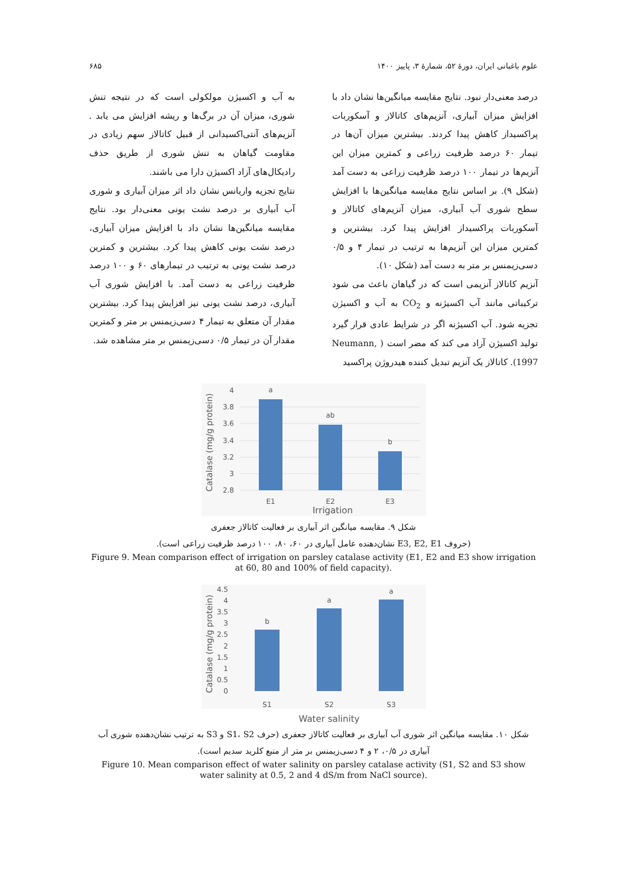علوم باغبانی ایران، دورهٔ ۵۲، شمارهٔ ۳، پاییز ۱۴۰۰ ۶۸۵
درصد معنی‌دار نبود. نتایج مقایسه میانگین‌ها نشان داد با افزایش میزان آبیاری، آنزیم‌های کاتالاز و آسکوربات پراکسیداز کاهش پیدا کردند. بیشترین میزان آن‌ها در تیمار ۶۰ درصد ظرفیت زراعی و کمترین میزان این آنزیم‌ها در تیمار ۱۰۰ درصد ظرفیت زراعی به دست آمد (شکل ۹). بر اساس نتایج مقایسه میانگین‌ها با افزایش سطح شوری آب آبیاری، میزان آنزیم‌های کاتالاز و آسکوربات پراکسیداز افزایش پیدا کرد. بیشترین و کمترین میزان این آنزیم‌ها به ترتیب در تیمار ۴ و ۰/۵ دسی‌زیمنس بر متر به دست آمد (شکل ۱۰).
آنزیم کاتالاز آنزیمی است که در گیاهان باعث می شود ترکیباتی مانند آب اکسیژنه و CO<sub>2</sub> به آب و اکسیژن تجزیه شود. آب اکسیژنه اگر در شرایط عادی قرار گیرد تولید اکسیژن آزاد می کند که مضر است ( Neumann, 1997). کاتالاز یک آنزیم تبدیل کننده هیدروژن پراکسید
به آب و اکسیژن مولکولی است که در نتیجه تنش شوری، میزان آن در برگ‌ها و ریشه افزایش می یابد . آنزیم‌های آنتی‌اکسیدانی از قبیل کاتالاز سهم زیادی در مقاومت گیاهان به تنش شوری از طریق حذف رادیکال‌های آزاد اکسیژن دارا می باشند.
نتایج تجزیه واریانس نشان داد اثر میزان آبیاری و شوری آب آبیاری بر درصد نشت یونی معنی‌دار بود. نتایج مقایسه میانگین‌ها نشان داد با افزایش میزان آبیاری، درصد نشت یونی کاهش پیدا کرد. بیشترین و کمترین درصد نشت یونی به ترتیب در تیمارهای ۶۰ و ۱۰۰ درصد ظرفیت زراعی به دست آمد. با افزایش شوری آب آبیاری، درصد نشت یونی نیز افزایش پیدا کرد. بیشترین مقدار آن متعلق به تیمار ۴ دسی‌زیمنس بر متر و کمترین مقدار آن در تیمار ۰/۵ دسی‌زیمنس بر متر مشاهده شد.
Catalase (mg/g protein)
4
3.8
3.6
3.4
3.2
3
2.8
a
ab
b
E1
E2
E3
Irrigation
شکل ۹. مقایسه میانگین اثر آبیاری بر فعالیت کاتالاز جعفری
(حروف E3, E2, E1 نشان‌دهنده عامل آبیاری در ۶۰، ۸۰، ۱۰۰ درصد ظرفیت زراعی است).
Figure 9. Mean comparison effect of irrigation on parsley catalase activity (E1, E2 and E3 show irrigation at 60, 80 and 100% of field capacity).
Catalase (mg/g protein)
4.5
4
3.5
3
2.5
2
1.5
1
0.5
0
b
a
a
S1
S2
S3
Water salinity
شکل ۱۰. مقایسه میانگین اثر شوری آب آبیاری بر فعالیت کاتالاز جعفری (حرف S1، S2 و S3 به ترتیب نشان‌دهنده شوری آب
آبیاری در ۰/۵، ۲ و ۴ دسی‌زیمنس بر متر از منبع کلرید سدیم است).
Figure 10. Mean comparison effect of water salinity on parsley catalase activity (S1, S2 and S3 show water salinity at 0.5, 2 and 4 dS/m from NaCl source).